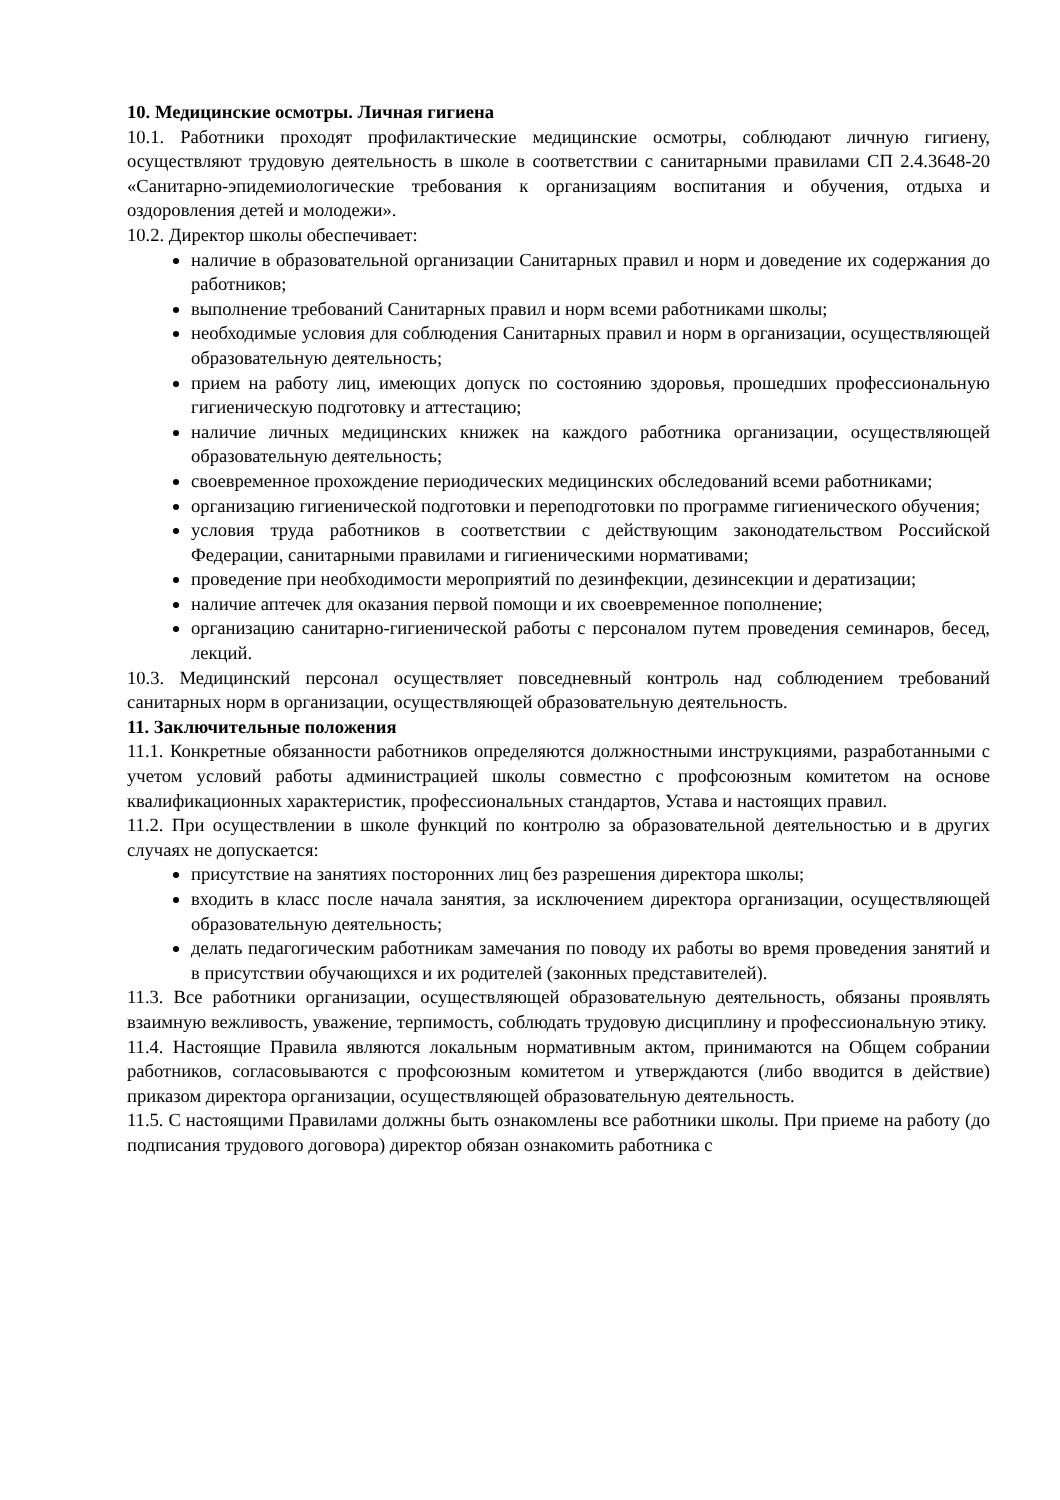10. Медицинские осмотры. Личная гигиена
10.1. Работники проходят профилактические медицинские осмотры, соблюдают личную гигиену, осуществляют трудовую деятельность в школе в соответствии с санитарными правилами СП 2.4.3648-20 «Санитарно-эпидемиологические требования к организациям воспитания и обучения, отдыха и оздоровления детей и молодежи».
10.2. Директор школы обеспечивает:
наличие в образовательной организации Санитарных правил и норм и доведение их содержания до работников;
выполнение требований Санитарных правил и норм всеми работниками школы;
необходимые условия для соблюдения Санитарных правил и норм в организации, осуществляющей образовательную деятельность;
прием на работу лиц, имеющих допуск по состоянию здоровья, прошедших профессиональную гигиеническую подготовку и аттестацию;
наличие личных медицинских книжек на каждого работника организации, осуществляющей образовательную деятельность;
своевременное прохождение периодических медицинских обследований всеми работниками;
организацию гигиенической подготовки и переподготовки по программе гигиенического обучения;
условия труда работников в соответствии с действующим законодательством Российской Федерации, санитарными правилами и гигиеническими нормативами;
проведение при необходимости мероприятий по дезинфекции, дезинсекции и дератизации;
наличие аптечек для оказания первой помощи и их своевременное пополнение;
организацию санитарно-гигиенической работы с персоналом путем проведения семинаров, бесед, лекций.
10.3. Медицинский персонал осуществляет повседневный контроль над соблюдением требований санитарных норм в организации, осуществляющей образовательную деятельность.
11. Заключительные положения
11.1. Конкретные обязанности работников определяются должностными инструкциями, разработанными с учетом условий работы администрацией школы совместно с профсоюзным комитетом на основе квалификационных характеристик, профессиональных стандартов, Устава и настоящих правил.
11.2. При осуществлении в школе функций по контролю за образовательной деятельностью и в других случаях не допускается:
присутствие на занятиях посторонних лиц без разрешения директора школы;
входить в класс после начала занятия, за исключением директора организации, осуществляющей образовательную деятельность;
делать педагогическим работникам замечания по поводу их работы во время проведения занятий и в присутствии обучающихся и их родителей (законных представителей).
11.3. Все работники организации, осуществляющей образовательную деятельность, обязаны проявлять взаимную вежливость, уважение, терпимость, соблюдать трудовую дисциплину и профессиональную этику.
11.4. Настоящие Правила являются локальным нормативным актом, принимаются на Общем собрании работников, согласовываются с профсоюзным комитетом и утверждаются (либо вводится в действие) приказом директора организации, осуществляющей образовательную деятельность.
11.5. С настоящими Правилами должны быть ознакомлены все работники школы. При приеме на работу (до подписания трудового договора) директор обязан ознакомить работника с